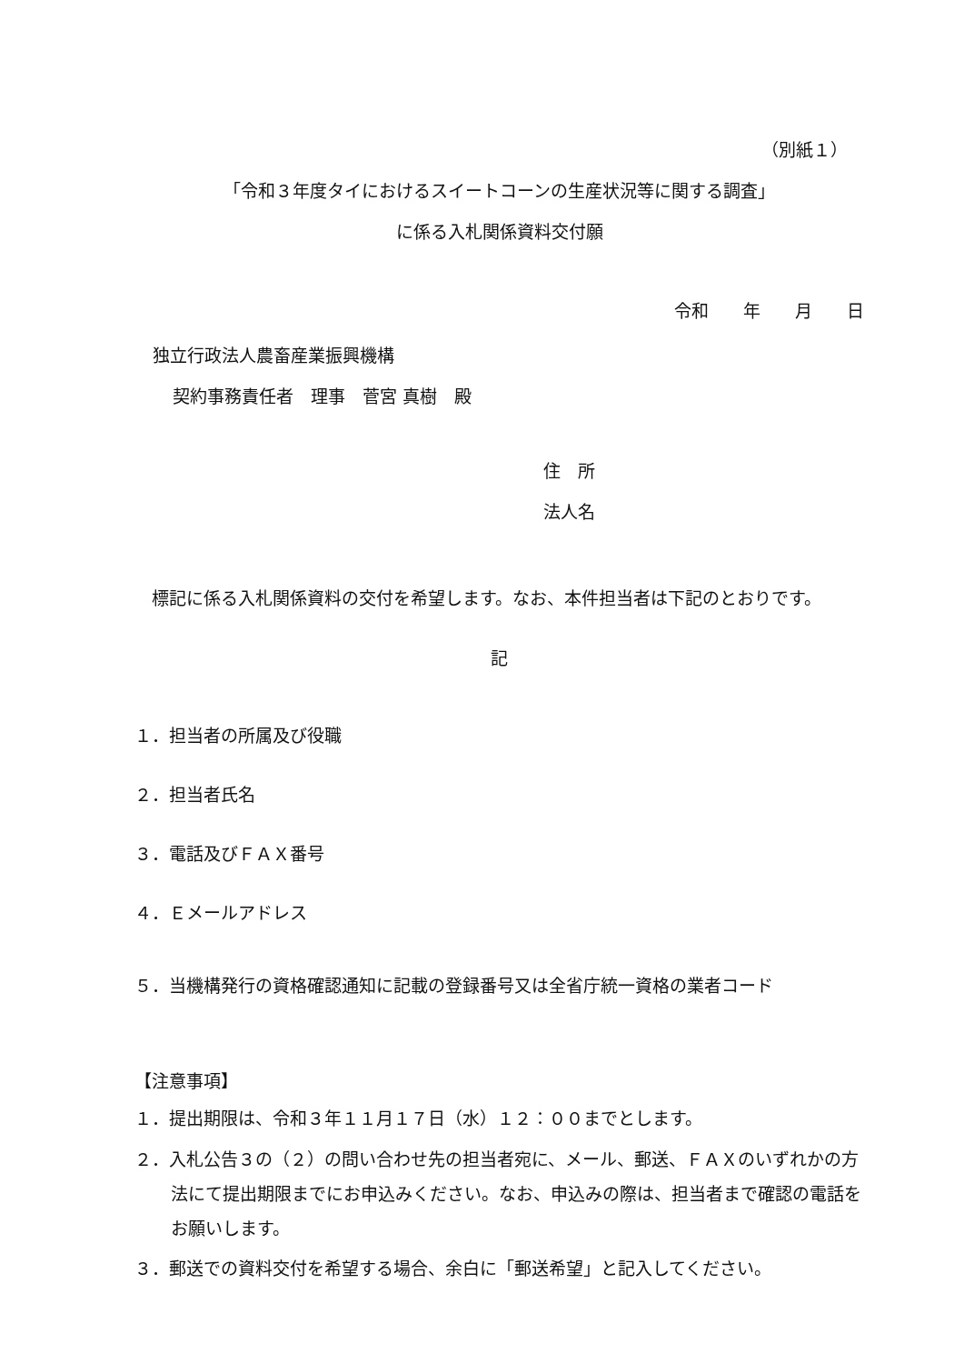（別紙１）
「令和３年度タイにおけるスイートコーンの生産状況等に関する調査」
に係る入札関係資料交付願
令和　　年　　月　　日
独立行政法人農畜産業振興機構
契約事務責任者　理事　菅宮 真樹　殿
住　所
法人名
　標記に係る入札関係資料の交付を希望します。なお、本件担当者は下記のとおりです。
記
１．担当者の所属及び役職
２．担当者氏名
３．電話及びＦＡＸ番号
４．Ｅメールアドレス
５．当機構発行の資格確認通知に記載の登録番号又は全省庁統一資格の業者コード
【注意事項】
１．提出期限は、令和３年１１月１７日（水）１２：００までとします。
２．入札公告３の（２）の問い合わせ先の担当者宛に、メール、郵送、ＦＡＸのいずれかの方法にて提出期限までにお申込みください。なお、申込みの際は、担当者まで確認の電話をお願いします。
３．郵送での資料交付を希望する場合、余白に「郵送希望」と記入してください。